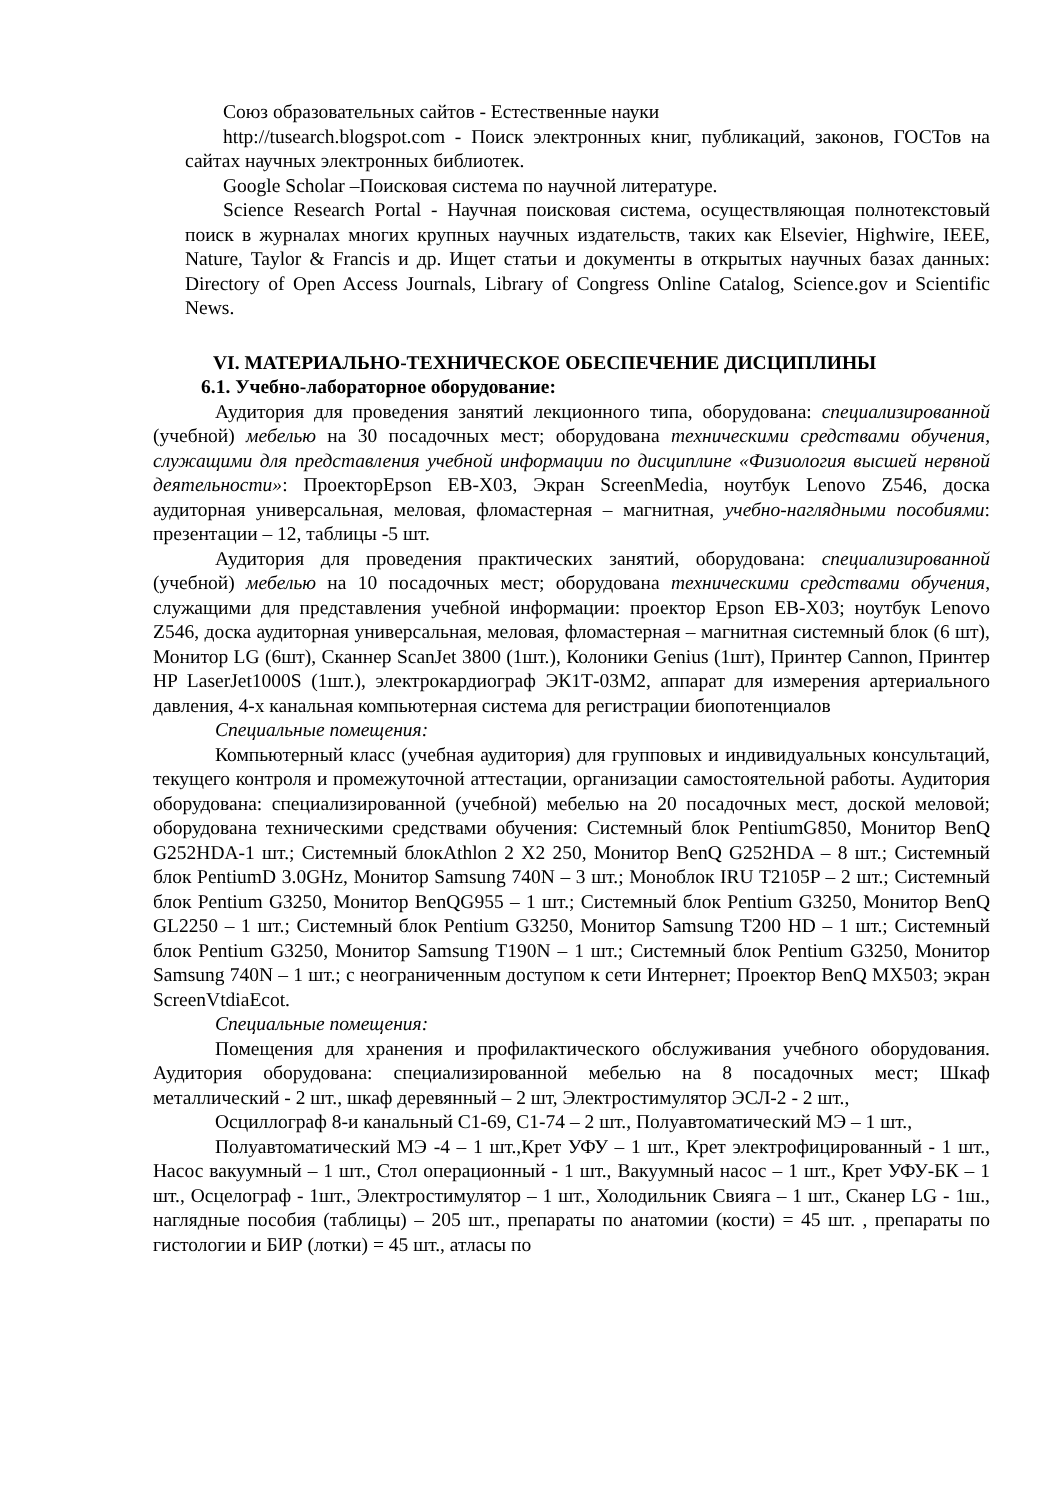Союз образовательных сайтов - Естественные науки
http://tusearch.blogspot.com - Поиск электронных книг, публикаций, законов, ГОСТов на сайтах научных электронных библиотек.
Google Scholar –Поисковая система по научной литературе.
Science Research Portal - Научная поисковая система, осуществляющая полнотекстовый поиск в журналах многих крупных научных издательств, таких как Elsevier, Highwire, IEEE, Nature, Taylor & Francis и др. Ищет статьи и документы в открытых научных базах данных: Directory of Open Access Journals, Library of Congress Online Catalog, Science.gov и Scientific News.
VI. МАТЕРИАЛЬНО-ТЕХНИЧЕСКОЕ ОБЕСПЕЧЕНИЕ ДИСЦИПЛИНЫ
6.1. Учебно-лабораторное оборудование:
Аудитория для проведения занятий лекционного типа, оборудована: специализированной (учебной) мебелью на 30 посадочных мест; оборудована техническими средствами обучения, служащими для представления учебной информации по дисциплине «Физиология высшей нервной деятельности»: ПроекторEpson EB-X03, Экран ScreenMedia, ноутбук Lenovo Z546, доска аудиторная универсальная, меловая, фломастерная – магнитная, учебно-наглядными пособиями: презентации – 12, таблицы -5 шт.
Аудитория для проведения практических занятий, оборудована: специализированной (учебной) мебелью на 10 посадочных мест; оборудована техническими средствами обучения, служащими для представления учебной информации: проектор Epson EB-X03; ноутбук Lenovo Z546, доска аудиторная универсальная, меловая, фломастерная – магнитная системный блок (6 шт), Монитор LG (6шт), Сканнер ScanJet 3800 (1шт.), Колоники Genius (1шт), Принтер Cannon, Принтер HP LaserJet1000S (1шт.), электрокардиограф ЭК1Т-03М2, аппарат для измерения артериального давления, 4-х канальная компьютерная система для регистрации биопотенциалов
Специальные помещения:
Компьютерный класс (учебная аудитория) для групповых и индивидуальных консультаций, текущего контроля и промежуточной аттестации, организации самостоятельной работы. Аудитория оборудована: специализированной (учебной) мебелью на 20 посадочных мест, доской меловой; оборудована техническими средствами обучения: Системный блок PentiumG850, Монитор BenQ G252HDA-1 шт.; Системный блокAthlon 2 X2 250, Монитор BenQ G252HDA – 8 шт.; Системный блок PentiumD 3.0GHz, Монитор Samsung 740N – 3 шт.; Моноблок IRU T2105P – 2 шт.; Системный блок Pentium G3250, Монитор BenQG955 – 1 шт.; Системный блок Pentium G3250, Монитор BenQ GL2250 – 1 шт.; Системный блок Pentium G3250, Монитор Samsung T200 HD – 1 шт.; Системный блок Pentium G3250, Монитор Samsung T190N – 1 шт.; Системный блок Pentium G3250, Монитор Samsung 740N – 1 шт.; с неограниченным доступом к сети Интернет; Проектор BenQ MX503; экран ScreenVtdiaEcot.
Специальные помещения:
Помещения для хранения и профилактического обслуживания учебного оборудования. Аудитория оборудована: специализированной мебелью на 8 посадочных мест; Шкаф металлический - 2 шт., шкаф деревянный – 2 шт, Электростимулятор ЭСЛ-2 - 2 шт.,
Осциллограф 8-и канальный С1-69, С1-74 – 2 шт., Полуавтоматический МЭ – 1 шт.,
Полуавтоматический МЭ -4 – 1 шт.,Крет УФУ – 1 шт., Крет электрофицированный - 1 шт., Насос вакуумный – 1 шт., Стол операционный - 1 шт., Вакуумный насос – 1 шт., Крет УФУ-БК – 1 шт., Осцелограф - 1шт., Электростимулятор – 1 шт., Холодильник Свияга – 1 шт., Сканер LG - 1ш., наглядные пособия (таблицы) – 205 шт., препараты по анатомии (кости) = 45 шт. , препараты по гистологии и БИР (лотки) = 45 шт., атласы по